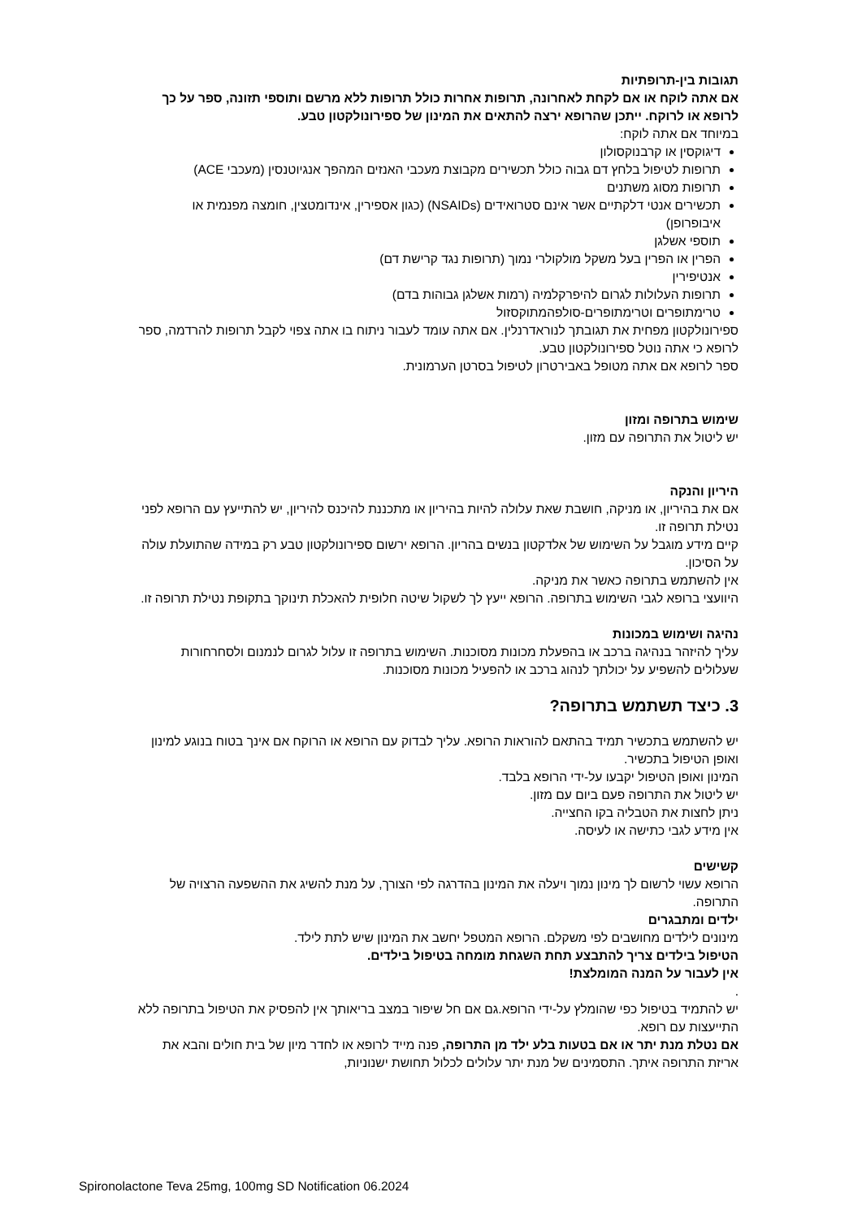תגובות בין-תרופתיות
אם אתה לוקח או אם לקחת לאחרונה, תרופות אחרות כולל תרופות ללא מרשם ותוספי תזונה, ספר על כך לרופא או לרוקח. ייתכן שהרופא ירצה להתאים את המינון של ספירונולקטון טבע.
במיוחד אם אתה לוקח:
דיגוקסין או קרבנוקסולון
תרופות לטיפול בלחץ דם גבוה כולל תכשירים מקבוצת מעכבי האנזים המהפך אנגיוטנסין (מעכבי ACE)
תרופות מסוג משתנים
תכשירים אנטי דלקתיים אשר אינם סטרואידים (NSAIDs) (כגון אספירין, אינדומטצין, חומצה מפנמית או איבופרופן)
תוספי אשלגן
הפרין או הפרין בעל משקל מולקולרי נמוך (תרופות נגד קרישת דם)
אנטיפירין
תרופות העלולות לגרום להיפרקלמיה (רמות אשלגן גבוהות בדם)
טרימתופרים וטרימתופרים-סולפהמתוקסזול
ספירונולקטון מפחית את תגובתך לנוראדרנלין. אם אתה עומד לעבור ניתוח בו אתה צפוי לקבל תרופות להרדמה, ספר לרופא כי אתה נוטל ספירונולקטון טבע.
ספר לרופא אם אתה מטופל באבירטרון לטיפול בסרטן הערמונית.
שימוש בתרופה ומזון
יש ליטול את התרופה עם מזון.
היריון והנקה
אם את בהיריון, או מניקה, חושבת שאת עלולה להיות בהיריון או מתכננת להיכנס להיריון, יש להתייעץ עם הרופא לפני נטילת תרופה זו.
קיים מידע מוגבל על השימוש של אלדקטון בנשים בהריון. הרופא ירשום ספירונולקטון טבע רק במידה שהתועלת עולה על הסיכון.
אין להשתמש בתרופה כאשר את מניקה.
היוועצי ברופא לגבי השימוש בתרופה. הרופא ייעץ לך לשקול שיטה חלופית להאכלת תינוקך בתקופת נטילת תרופה זו.
נהיגה ושימוש במכונות
עליך להיזהר בנהיגה ברכב או בהפעלת מכונות מסוכנות. השימוש בתרופה זו עלול לגרום לנמנום ולסחרחורות שעלולים להשפיע על יכולתך לנהוג ברכב או להפעיל מכונות מסוכנות.
3. כיצד תשתמש בתרופה?
יש להשתמש בתכשיר תמיד בהתאם להוראות הרופא. עליך לבדוק עם הרופא או הרוקח אם אינך בטוח בנוגע למינון ואופן הטיפול בתכשיר.
המינון ואופן הטיפול יקבעו על-ידי הרופא בלבד.
יש ליטול את התרופה פעם ביום עם מזון.
ניתן לחצות את הטבליה בקו החצייה.
אין מידע לגבי כתישה או לעיסה.
קשישים
הרופא עשוי לרשום לך מינון נמוך ויעלה את המינון בהדרגה לפי הצורך, על מנת להשיג את ההשפעה הרצויה של התרופה.
ילדים ומתבגרים
מינונים לילדים מחושבים לפי משקלם. הרופא המטפל יחשב את המינון שיש לתת לילד.
הטיפול בילדים צריך להתבצע תחת השגחת מומחה בטיפול בילדים.
אין לעבור על המנה המומלצת!
.
יש להתמיד בטיפול כפי שהומלץ על-ידי הרופא.גם אם חל שיפור במצב בריאותך אין להפסיק את הטיפול בתרופה ללא התייעצות עם רופא.
אם נטלת מנת יתר או אם בטעות בלע ילד מן התרופה, פנה מייד לרופא או לחדר מיון של בית חולים והבא את אריזת התרופה איתך. התסמינים של מנת יתר עלולים לכלול תחושת ישנוניות,
Spironolactone Teva 25mg, 100mg SD Notification 06.2024